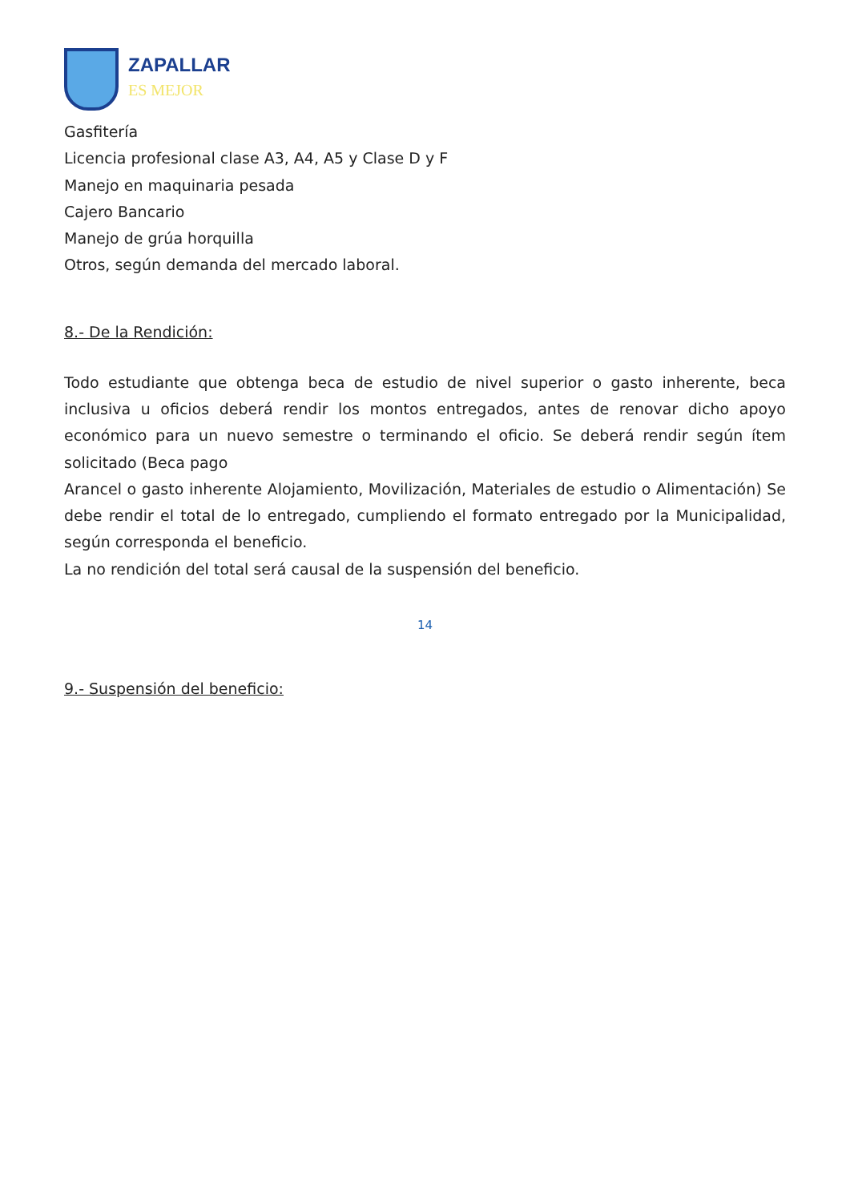ZAPALLAR
ES MEJOR
Gasfitería
Licencia profesional clase A3, A4, A5 y Clase D y F
Manejo en maquinaria pesada
Cajero Bancario
Manejo de grúa horquilla
Otros, según demanda del mercado laboral.
8.- De la Rendición:
Todo estudiante que obtenga beca de estudio de nivel superior o gasto inherente, beca inclusiva u oficios deberá rendir los montos entregados, antes de renovar dicho apoyo económico para un nuevo semestre o terminando el oficio. Se deberá rendir según ítem solicitado (Beca pago
Arancel o gasto inherente Alojamiento, Movilización, Materiales de estudio o Alimentación) Se debe rendir el total de lo entregado, cumpliendo el formato entregado por la Municipalidad, según corresponda el beneficio.
La no rendición del total será causal de la suspensión del beneficio.
14
9.- Suspensión del beneficio: